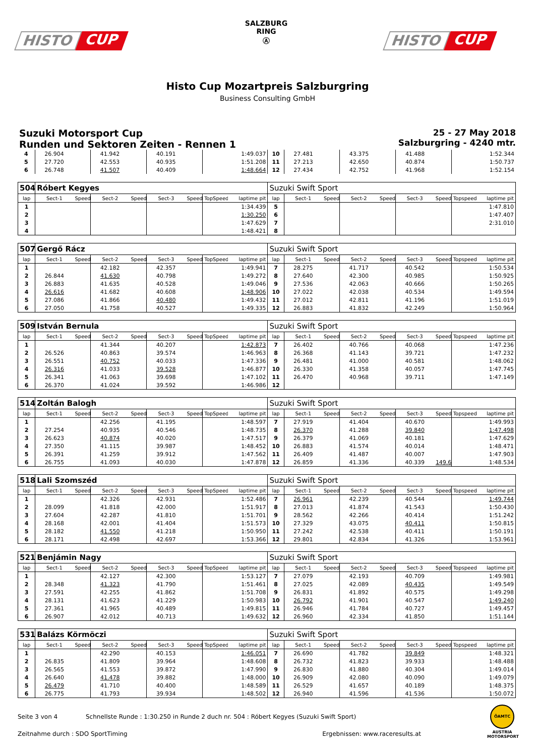HISTO CUP
SALZBURG
RING
Ⓐ
HISTO CUP
Histo Cup Mozartpreis Salzburgring
Business Consulting GmbH
Suzuki Motorsport Cup
Runden und Sektoren Zeiten - Rennen 1
25 - 27 May 2018
Salzburgring - 4240 mtr.
| 4 | 26.904 | | 41.942 | | 40.191 | | | 1:49.037 | 10 | 27.481 | | 43.375 | | 41.488 | | | 1:52.344 |
| 5 | 27.720 | | 42.553 | | 40.935 | | | 1:51.208 | 11 | 27.213 | | 42.650 | | 40.874 | | | 1:50.737 |
| 6 | 26.748 | | 41.507 | | 40.409 | | | 1:48.664 | 12 | 27.434 | | 42.752 | | 41.968 | | | 1:52.154 |
| 504 | Róbert Kegyes | | | | | | | | Suzuki Swift Sport | | | | | | | | |
| lap | Sect-1 | Speed | Sect-2 | Speed | Sect-3 | Speed | TopSpeed | laptime pit | lap | Sect-1 | Speed | Sect-2 | Speed | Sect-3 | Speed | Topspeed | laptime pit |
| 1 | | | | | | | | 1:34.439 | 5 | | | | | | | | 1:47.810 |
| 2 | | | | | | | | 1:30.250 | 6 | | | | | | | | 1:47.407 |
| 3 | | | | | | | | 1:47.629 | 7 | | | | | | | | 2:31.010 |
| 4 | | | | | | | | 1:48.421 | 8 | | | | | | | | |
| 507 | Gergő Rácz | | | | | | | | Suzuki Swift Sport | | | | | | | | |
| lap | Sect-1 | Speed | Sect-2 | Speed | Sect-3 | Speed | TopSpeed | laptime pit | lap | Sect-1 | Speed | Sect-2 | Speed | Sect-3 | Speed | Topspeed | laptime pit |
| 1 | | | 42.182 | | 42.357 | | | 1:49.941 | 7 | 28.275 | | 41.717 | | 40.542 | | | 1:50.534 |
| 2 | 26.844 | | 41.630 | | 40.798 | | | 1:49.272 | 8 | 27.640 | | 42.300 | | 40.985 | | | 1:50.925 |
| 3 | 26.883 | | 41.635 | | 40.528 | | | 1:49.046 | 9 | 27.536 | | 42.063 | | 40.666 | | | 1:50.265 |
| 4 | 26.616 | | 41.682 | | 40.608 | | | 1:48.906 | 10 | 27.022 | | 42.038 | | 40.534 | | | 1:49.594 |
| 5 | 27.086 | | 41.866 | | 40.480 | | | 1:49.432 | 11 | 27.012 | | 42.811 | | 41.196 | | | 1:51.019 |
| 6 | 27.050 | | 41.758 | | 40.527 | | | 1:49.335 | 12 | 26.883 | | 41.832 | | 42.249 | | | 1:50.964 |
| 509 | István Bernula | | | | | | | | Suzuki Swift Sport | | | | | | | | |
| lap | Sect-1 | Speed | Sect-2 | Speed | Sect-3 | Speed | TopSpeed | laptime pit | lap | Sect-1 | Speed | Sect-2 | Speed | Sect-3 | Speed | Topspeed | laptime pit |
| 1 | | | 41.344 | | 40.207 | | | 1:42.873 | 7 | 26.402 | | 40.766 | | 40.068 | | | 1:47.236 |
| 2 | 26.526 | | 40.863 | | 39.574 | | | 1:46.963 | 8 | 26.368 | | 41.143 | | 39.721 | | | 1:47.232 |
| 3 | 26.551 | | 40.752 | | 40.033 | | | 1:47.336 | 9 | 26.481 | | 41.000 | | 40.581 | | | 1:48.062 |
| 4 | 26.316 | | 41.033 | | 39.528 | | | 1:46.877 | 10 | 26.330 | | 41.358 | | 40.057 | | | 1:47.745 |
| 5 | 26.341 | | 41.063 | | 39.698 | | | 1:47.102 | 11 | 26.470 | | 40.968 | | 39.711 | | | 1:47.149 |
| 6 | 26.370 | | 41.024 | | 39.592 | | | 1:46.986 | 12 | | | | | | | | |
| 514 | Zoltán Balogh | | | | | | | | Suzuki Swift Sport | | | | | | | | |
| lap | Sect-1 | Speed | Sect-2 | Speed | Sect-3 | Speed | TopSpeed | laptime pit | lap | Sect-1 | Speed | Sect-2 | Speed | Sect-3 | Speed | Topspeed | laptime pit |
| 1 | | | 42.256 | | 41.195 | | | 1:48.597 | 7 | 27.919 | | 41.404 | | 40.670 | | | 1:49.993 |
| 2 | 27.254 | | 40.935 | | 40.546 | | | 1:48.735 | 8 | 26.370 | | 41.288 | | 39.840 | | | 1:47.498 |
| 3 | 26.623 | | 40.874 | | 40.020 | | | 1:47.517 | 9 | 26.379 | | 41.069 | | 40.181 | | | 1:47.629 |
| 4 | 27.350 | | 41.115 | | 39.987 | | | 1:48.452 | 10 | 26.883 | | 41.574 | | 40.014 | | | 1:48.471 |
| 5 | 26.391 | | 41.259 | | 39.912 | | | 1:47.562 | 11 | 26.409 | | 41.487 | | 40.007 | | | 1:47.903 |
| 6 | 26.755 | | 41.093 | | 40.030 | | | 1:47.878 | 12 | 26.859 | | 41.336 | | 40.339 | 149.6 | | 1:48.534 |
| 518 | Lali Szomszéd | | | | | | | | Suzuki Swift Sport | | | | | | | | |
| lap | Sect-1 | Speed | Sect-2 | Speed | Sect-3 | Speed | TopSpeed | laptime pit | lap | Sect-1 | Speed | Sect-2 | Speed | Sect-3 | Speed | Topspeed | laptime pit |
| 1 | | | 42.326 | | 42.931 | | | 1:52.486 | 7 | 26.961 | | 42.239 | | 40.544 | | | 1:49.744 |
| 2 | 28.099 | | 41.818 | | 42.000 | | | 1:51.917 | 8 | 27.013 | | 41.874 | | 41.543 | | | 1:50.430 |
| 3 | 27.604 | | 42.287 | | 41.810 | | | 1:51.701 | 9 | 28.562 | | 42.266 | | 40.414 | | | 1:51.242 |
| 4 | 28.168 | | 42.001 | | 41.404 | | | 1:51.573 | 10 | 27.329 | | 43.075 | | 40.411 | | | 1:50.815 |
| 5 | 28.182 | | 41.550 | | 41.218 | | | 1:50.950 | 11 | 27.242 | | 42.538 | | 40.411 | | | 1:50.191 |
| 6 | 28.171 | | 42.498 | | 42.697 | | | 1:53.366 | 12 | 29.801 | | 42.834 | | 41.326 | | | 1:53.961 |
| 521 | Benjámin Nagy | | | | | | | | Suzuki Swift Sport | | | | | | | | |
| lap | Sect-1 | Speed | Sect-2 | Speed | Sect-3 | Speed | TopSpeed | laptime pit | lap | Sect-1 | Speed | Sect-2 | Speed | Sect-3 | Speed | Topspeed | laptime pit |
| 1 | | | 42.127 | | 42.300 | | | 1:53.127 | 7 | 27.079 | | 42.193 | | 40.709 | | | 1:49.981 |
| 2 | 28.348 | | 41.323 | | 41.790 | | | 1:51.461 | 8 | 27.025 | | 42.089 | | 40.435 | | | 1:49.549 |
| 3 | 27.591 | | 42.255 | | 41.862 | | | 1:51.708 | 9 | 26.831 | | 41.892 | | 40.575 | | | 1:49.298 |
| 4 | 28.131 | | 41.623 | | 41.229 | | | 1:50.983 | 10 | 26.792 | | 41.901 | | 40.547 | | | 1:49.240 |
| 5 | 27.361 | | 41.965 | | 40.489 | | | 1:49.815 | 11 | 26.946 | | 41.784 | | 40.727 | | | 1:49.457 |
| 6 | 26.907 | | 42.012 | | 40.713 | | | 1:49.632 | 12 | 26.960 | | 42.334 | | 41.850 | | | 1:51.144 |
| 531 | Balázs Körmöczi | | | | | | | | Suzuki Swift Sport | | | | | | | | |
| lap | Sect-1 | Speed | Sect-2 | Speed | Sect-3 | Speed | TopSpeed | laptime pit | lap | Sect-1 | Speed | Sect-2 | Speed | Sect-3 | Speed | Topspeed | laptime pit |
| 1 | | | 42.290 | | 40.153 | | | 1:46.051 | 7 | 26.690 | | 41.782 | | 39.849 | | | 1:48.321 |
| 2 | 26.835 | | 41.809 | | 39.964 | | | 1:48.608 | 8 | 26.732 | | 41.823 | | 39.933 | | | 1:48.488 |
| 3 | 26.565 | | 41.553 | | 39.872 | | | 1:47.990 | 9 | 26.830 | | 41.880 | | 40.304 | | | 1:49.014 |
| 4 | 26.640 | | 41.478 | | 39.882 | | | 1:48.000 | 10 | 26.909 | | 42.080 | | 40.090 | | | 1:49.079 |
| 5 | 26.479 | | 41.710 | | 40.400 | | | 1:48.589 | 11 | 26.529 | | 41.657 | | 40.189 | | | 1:48.375 |
| 6 | 26.775 | | 41.793 | | 39.934 | | | 1:48.502 | 12 | 26.940 | | 41.596 | | 41.536 | | | 1:50.072 |
Seite 3 von 4 Schnellste Runde : 1:30.250 in Runde 2 duch nr. 504 : Róbert Kegyes (Suzuki Swift Sport)
Zeitnahme durch : SDO SportTiming Ergebnissen: www.raceresults.at
ÖAMTC
AUSTRIA MOTORSPORT